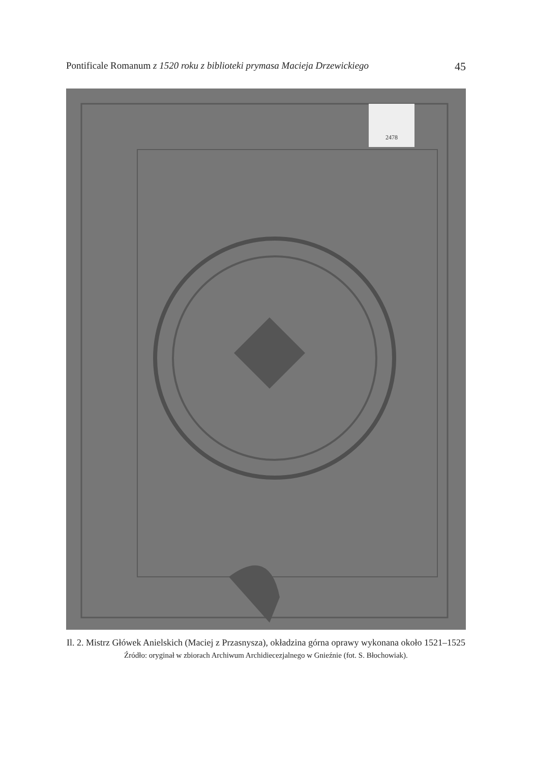Pontificale Romanum z 1520 roku z biblioteki prymasa Macieja Drzewickiego 45
2478
Il. 2. Mistrz Główek Anielskich (Maciej z Przasnysza), okładzina górna oprawy wykonana około 1521–1525
Źródło: oryginał w zbiorach Archiwum Archidiecezjalnego w Gnieźnie (fot. S. Błochowiak).